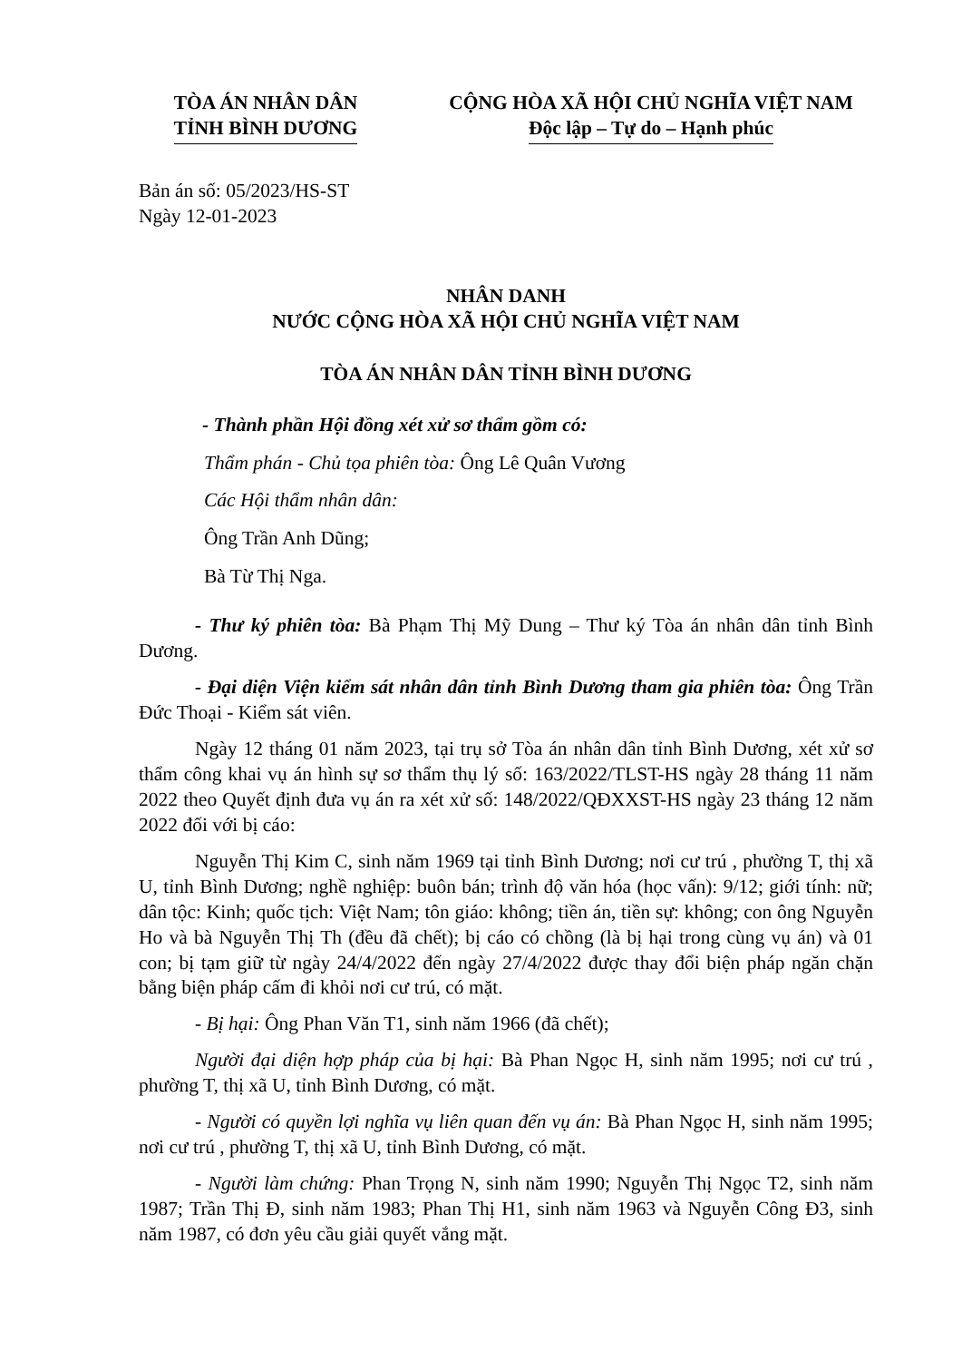TÒA ÁN NHÂN DÂN
TỈNH BÌNH DƯƠNG
CỘNG HÒA XÃ HỘI CHỦ NGHĨA VIỆT NAM
Độc lập – Tự do – Hạnh phúc
Bản án số: 05/2023/HS-ST
Ngày 12-01-2023
NHÂN DANH
NƯỚC CỘNG HÒA XÃ HỘI CHỦ NGHĨA VIỆT NAM
TÒA ÁN NHÂN DÂN TỈNH BÌNH DƯƠNG
- Thành phần Hội đồng xét xử sơ thẩm gồm có:
Thẩm phán - Chủ tọa phiên tòa: Ông Lê Quân Vương
Các Hội thẩm nhân dân:
Ông Trần Anh Dũng;
Bà Từ Thị Nga.
- Thư ký phiên tòa: Bà Phạm Thị Mỹ Dung – Thư ký Tòa án nhân dân tỉnh Bình Dương.
- Đại diện Viện kiểm sát nhân dân tỉnh Bình Dương tham gia phiên tòa: Ông Trần Đức Thoại - Kiểm sát viên.
Ngày 12 tháng 01 năm 2023, tại trụ sở Tòa án nhân dân tỉnh Bình Dương, xét xử sơ thẩm công khai vụ án hình sự sơ thẩm thụ lý số: 163/2022/TLST-HS ngày 28 tháng 11 năm 2022 theo Quyết định đưa vụ án ra xét xử số: 148/2022/QĐXXST-HS ngày 23 tháng 12 năm 2022 đối với bị cáo:
Nguyễn Thị Kim C, sinh năm 1969 tại tỉnh Bình Dương; nơi cư trú , phường T, thị xã U, tỉnh Bình Dương; nghề nghiệp: buôn bán; trình độ văn hóa (học vấn): 9/12; giới tính: nữ; dân tộc: Kinh; quốc tịch: Việt Nam; tôn giáo: không; tiền án, tiền sự: không; con ông Nguyễn Ho và bà Nguyễn Thị Th (đều đã chết); bị cáo có chồng (là bị hại trong cùng vụ án) và 01 con; bị tạm giữ từ ngày 24/4/2022 đến ngày 27/4/2022 được thay đổi biện pháp ngăn chặn bằng biện pháp cấm đi khỏi nơi cư trú, có mặt.
- Bị hại: Ông Phan Văn T1, sinh năm 1966 (đã chết);
Người đại diện hợp pháp của bị hại: Bà Phan Ngọc H, sinh năm 1995; nơi cư trú , phường T, thị xã U, tỉnh Bình Dương, có mặt.
- Người có quyền lợi nghĩa vụ liên quan đến vụ án: Bà Phan Ngọc H, sinh năm 1995; nơi cư trú , phường T, thị xã U, tỉnh Bình Dương, có mặt.
- Người làm chứng: Phan Trọng N, sinh năm 1990; Nguyễn Thị Ngọc T2, sinh năm 1987; Trần Thị Đ, sinh năm 1983; Phan Thị H1, sinh năm 1963 và Nguyễn Công Đ3, sinh năm 1987, có đơn yêu cầu giải quyết vắng mặt.